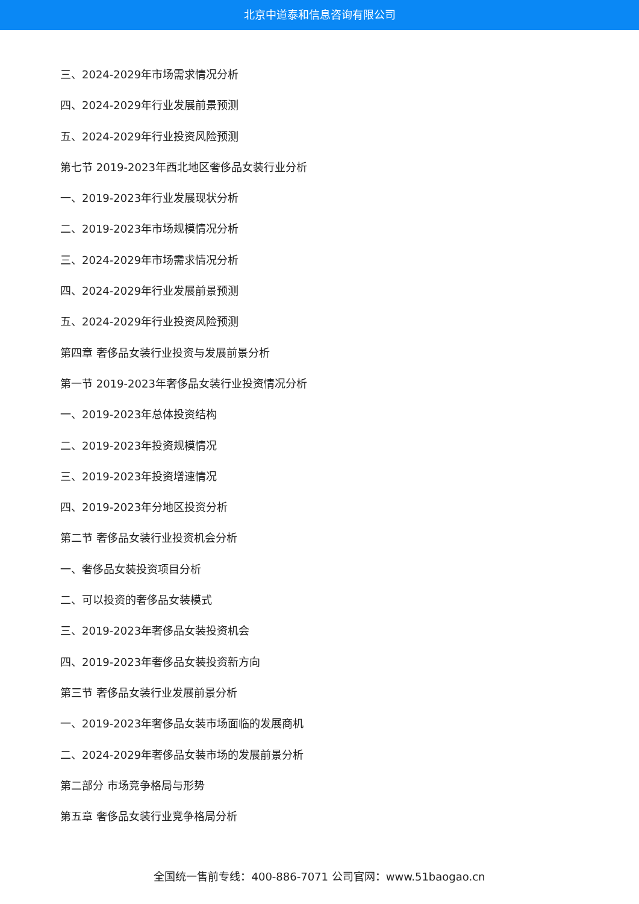北京中道泰和信息咨询有限公司
三、2024-2029年市场需求情况分析
四、2024-2029年行业发展前景预测
五、2024-2029年行业投资风险预测
第七节 2019-2023年西北地区奢侈品女装行业分析
一、2019-2023年行业发展现状分析
二、2019-2023年市场规模情况分析
三、2024-2029年市场需求情况分析
四、2024-2029年行业发展前景预测
五、2024-2029年行业投资风险预测
第四章 奢侈品女装行业投资与发展前景分析
第一节 2019-2023年奢侈品女装行业投资情况分析
一、2019-2023年总体投资结构
二、2019-2023年投资规模情况
三、2019-2023年投资增速情况
四、2019-2023年分地区投资分析
第二节 奢侈品女装行业投资机会分析
一、奢侈品女装投资项目分析
二、可以投资的奢侈品女装模式
三、2019-2023年奢侈品女装投资机会
四、2019-2023年奢侈品女装投资新方向
第三节 奢侈品女装行业发展前景分析
一、2019-2023年奢侈品女装市场面临的发展商机
二、2024-2029年奢侈品女装市场的发展前景分析
第二部分 市场竞争格局与形势
第五章 奢侈品女装行业竞争格局分析
全国统一售前专线：400-886-7071 公司官网：www.51baogao.cn